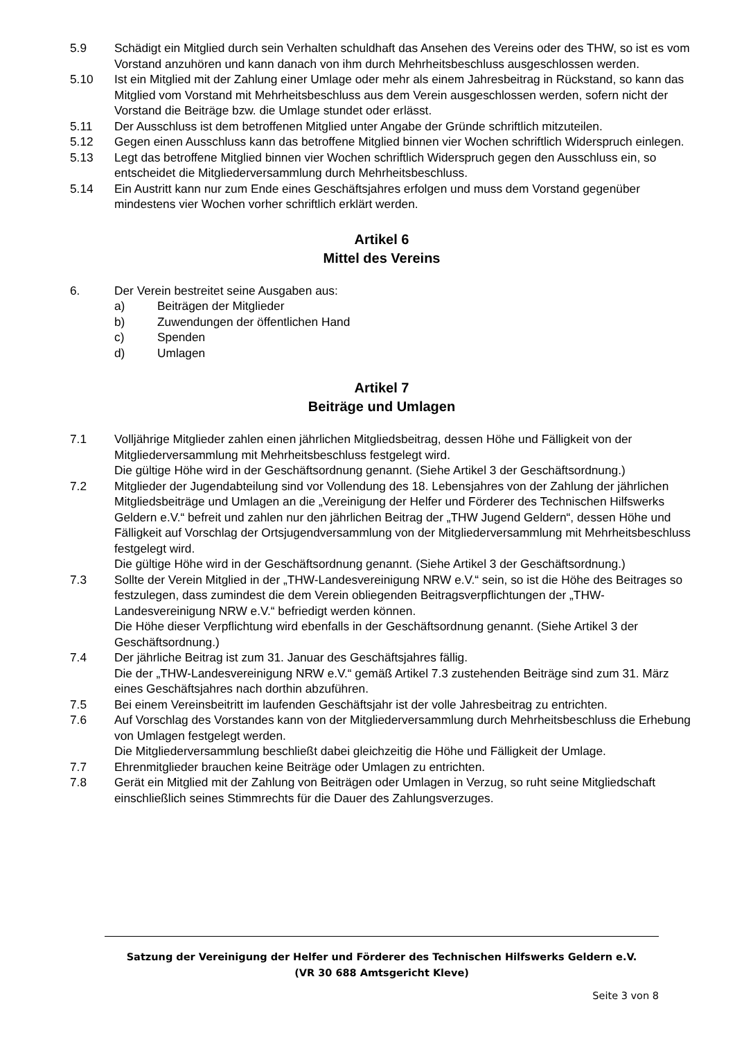5.9 Schädigt ein Mitglied durch sein Verhalten schuldhaft das Ansehen des Vereins oder des THW, so ist es vom Vorstand anzuhören und kann danach von ihm durch Mehrheitsbeschluss ausgeschlossen werden.
5.10 Ist ein Mitglied mit der Zahlung einer Umlage oder mehr als einem Jahresbeitrag in Rückstand, so kann das Mitglied vom Vorstand mit Mehrheitsbeschluss aus dem Verein ausgeschlossen werden, sofern nicht der Vorstand die Beiträge bzw. die Umlage stundet oder erlässt.
5.11 Der Ausschluss ist dem betroffenen Mitglied unter Angabe der Gründe schriftlich mitzuteilen.
5.12 Gegen einen Ausschluss kann das betroffene Mitglied binnen vier Wochen schriftlich Widerspruch einlegen.
5.13 Legt das betroffene Mitglied binnen vier Wochen schriftlich Widerspruch gegen den Ausschluss ein, so entscheidet die Mitgliederversammlung durch Mehrheitsbeschluss.
5.14 Ein Austritt kann nur zum Ende eines Geschäftsjahres erfolgen und muss dem Vorstand gegenüber mindestens vier Wochen vorher schriftlich erklärt werden.
Artikel 6
Mittel des Vereins
6. Der Verein bestreitet seine Ausgaben aus:
a) Beiträgen der Mitglieder
b) Zuwendungen der öffentlichen Hand
c) Spenden
d) Umlagen
Artikel 7
Beiträge und Umlagen
7.1 Volljährige Mitglieder zahlen einen jährlichen Mitgliedsbeitrag, dessen Höhe und Fälligkeit von der Mitgliederversammlung mit Mehrheitsbeschluss festgelegt wird.
Die gültige Höhe wird in der Geschäftsordnung genannt. (Siehe Artikel 3 der Geschäftsordnung.)
7.2 Mitglieder der Jugendabteilung sind vor Vollendung des 18. Lebensjahres von der Zahlung der jährlichen Mitgliedsbeiträge und Umlagen an die „Vereinigung der Helfer und Förderer des Technischen Hilfswerks Geldern e.V.“ befreit und zahlen nur den jährlichen Beitrag der „THW Jugend Geldern“, dessen Höhe und Fälligkeit auf Vorschlag der Ortsjugendversammlung von der Mitgliederversammlung mit Mehrheitsbeschluss festgelegt wird.
Die gültige Höhe wird in der Geschäftsordnung genannt. (Siehe Artikel 3 der Geschäftsordnung.)
7.3 Sollte der Verein Mitglied in der „THW-Landesvereinigung NRW e.V.“ sein, so ist die Höhe des Beitrages so festzulegen, dass zumindest die dem Verein obliegenden Beitragsverpflichtungen der „THW-Landesvereinigung NRW e.V.“ befriedigt werden können.
Die Höhe dieser Verpflichtung wird ebenfalls in der Geschäftsordnung genannt. (Siehe Artikel 3 der Geschäftsordnung.)
7.4 Der jährliche Beitrag ist zum 31. Januar des Geschäftsjahres fällig.
Die der „THW-Landesvereinigung NRW e.V.“ gemäß Artikel 7.3 zustehenden Beiträge sind zum 31. März eines Geschäftsjahres nach dorthin abzuführen.
7.5 Bei einem Vereinsbeitritt im laufenden Geschäftsjahr ist der volle Jahresbeitrag zu entrichten.
7.6 Auf Vorschlag des Vorstandes kann von der Mitgliederversammlung durch Mehrheitsbeschluss die Erhebung von Umlagen festgelegt werden.
Die Mitgliederversammlung beschließt dabei gleichzeitig die Höhe und Fälligkeit der Umlage.
7.7 Ehrenmitglieder brauchen keine Beiträge oder Umlagen zu entrichten.
7.8 Gerät ein Mitglied mit der Zahlung von Beiträgen oder Umlagen in Verzug, so ruht seine Mitgliedschaft einschließlich seines Stimmrechts für die Dauer des Zahlungsverzuges.
Satzung der Vereinigung der Helfer und Förderer des Technischen Hilfswerks Geldern e.V.
(VR 30 688 Amtsgericht Kleve)
Seite 3 von 8